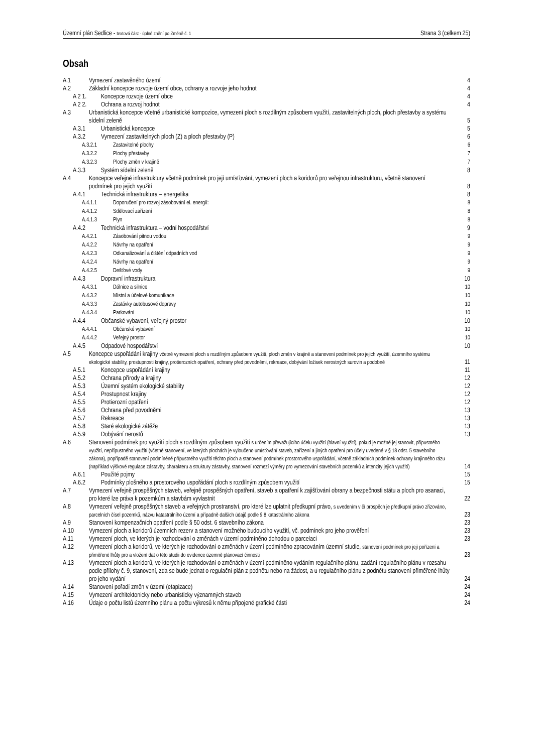Územní plán Sedlice - textová část - úplné znění po Změně č. 1 Strana 3 (celkem 25)
Obsah
A.1 Vymezení zastavěného území 4
A.2 Základní koncepce rozvoje území obce, ochrany a rozvoje jeho hodnot 4
A 2 1. Koncepce rozvoje území obce 4
A 2 2. Ochrana a rozvoj hodnot 4
A.3 Urbanistická koncepce včetně urbanistické kompozice, vymezení ploch s rozdílným způsobem využití, zastavitelných ploch, ploch přestavby a systému sídelní zeleně 5
A.3.1 Urbanistická koncepce 5
A.3.2 Vymezení zastavitelných ploch (Z) a ploch přestavby (P) 6
A.3.2.1 Zastavitelné plochy 6
A.3.2.2 Plochy přestavby 7
A.3.2.3 Plochy změn v krajině 7
A.3.3 Systém sídelní zeleně 8
A.4 Koncepce veřejné infrastruktury včetně podmínek pro její umísťování, vymezení ploch a koridorů pro veřejnou infrastrukturu, včetně stanovení podmínek pro jejich využití 8
A.4.1 Technická infrastruktura – energetika 8
A.4.1.1 Doporučení pro rozvoj zásobování el. energií: 8
A.4.1.2 Sdělovací zařízení 8
A.4.1.3 Plyn 8
A.4.2 Technická infrastruktura – vodní hospodářství 9
A.4.2.1 Zásobování pitnou vodou 9
A.4.2.2 Návrhy na opatření 9
A.4.2.3 Odkanalizování a čištění odpadních vod 9
A.4.2.4 Návrhy na opatření 9
A.4.2.5 Dešťové vody 9
A.4.3 Dopravní infrastruktura 10
A.4.3.1 Dálnice a silnice 10
A.4.3.2 Místní a účelové komunikace 10
A.4.3.3 Zastávky autobusové dopravy 10
A.4.3.4 Parkování 10
A.4.4 Občanské vybavení, veřejný prostor 10
A.4.4.1 Občanské vybavení 10
A.4.4.2 Veřejný prostor 10
A.4.5 Odpadové hospodářství 10
A.5 Koncepce uspořádání krajiny včetně vymezení ploch s rozdílným způsobem využití, ploch změn v krajině a stanovení podmínek pro jejich využití, územního systému ekologické stability, prostupnosti krajiny, protierozních opatření, ochrany před povodněmi, rekreace, dobývání ložisek nerostných surovin a podobně 11
A.5.1 Koncepce uspořádání krajiny 11
A.5.2 Ochrana přírody a krajiny 12
A.5.3 Územní systém ekologické stability 12
A.5.4 Prostupnost krajiny 12
A.5.5 Protierozní opatření 12
A.5.6 Ochrana před povodněmi 13
A.5.7 Rekreace 13
A.5.8 Staré ekologické zátěže 13
A.5.9 Dobývání nerostů 13
A.6 Stanovení podmínek pro využití ploch s rozdílným způsobem využití s určením převažujícího účelu využití (hlavní využití), pokud je možné jej stanovit, přípustného využití, nepřípustného využití (včetně stanovení, ve kterých plochách je vyloučeno umísťování staveb, zařízení a jiných opatření pro účely uvedené v § 18 odst. 5 stavebního zákona), popřípadě stanovení podmíněně přípustného využití těchto ploch a stanovení podmínek prostorového uspořádání, včetně základních podmínek ochrany krajinného rázu (například výškové regulace zástavby, charakteru a struktury zástavby, stanovení rozmezí výměry pro vymezování stavebních pozemků a intenzity jejich využití) 14
A.6.1 Použité pojmy 15
A.6.2 Podmínky plošného a prostorového uspořádání ploch s rozdílným způsobem využití 15
A.7 Vymezení veřejně prospěšných staveb, veřejně prospěšných opatření, staveb a opatření k zajišťování obrany a bezpečnosti státu a ploch pro asanaci, pro které lze práva k pozemkům a stavbám vyvlastnit 22
A.8 Vymezení veřejně prospěšných staveb a veřejných prostranství, pro které lze uplatnit předkupní právo, s uvedením v čí prospěch je předkupní právo zřizováno, parcelních čísel pozemků, názvu katastrálního území a případně dalších údajů podle § 8 katastrálního zákona 23
A.9 Stanovení kompenzačních opatření podle § 50 odst. 6 stavebního zákona 23
A.10 Vymezení ploch a koridorů územních rezerv a stanovení možného budoucího využití, vč. podmínek pro jeho prověření 23
A.11 Vymezení ploch, ve kterých je rozhodování o změnách v území podmíněno dohodou o parcelaci 23
A.12 Vymezení ploch a koridorů, ve kterých je rozhodování o změnách v území podmíněno zpracováním územní studie, stanovení podmínek pro její pořízení a přiměřené lhůty pro a vložení dat o této studii do evidence územně plánovací činnosti 23
A.13 Vymezení ploch a koridorů, ve kterých je rozhodování o změnách v území podmíněno vydáním regulačního plánu, zadání regulačního plánu v rozsahu podle přílohy č. 9, stanovení, zda se bude jednat o regulační plán z podnětu nebo na žádost, a u regulačního plánu z podnětu stanovení přiměřené lhůty pro jeho vydání 24
A.14 Stanovení pořadí změn v území (etapizace) 24
A.15 Vymezení architektonicky nebo urbanisticky významných staveb 24
A.16 Údaje o počtu listů územního plánu a počtu výkresů k němu připojené grafické části 24